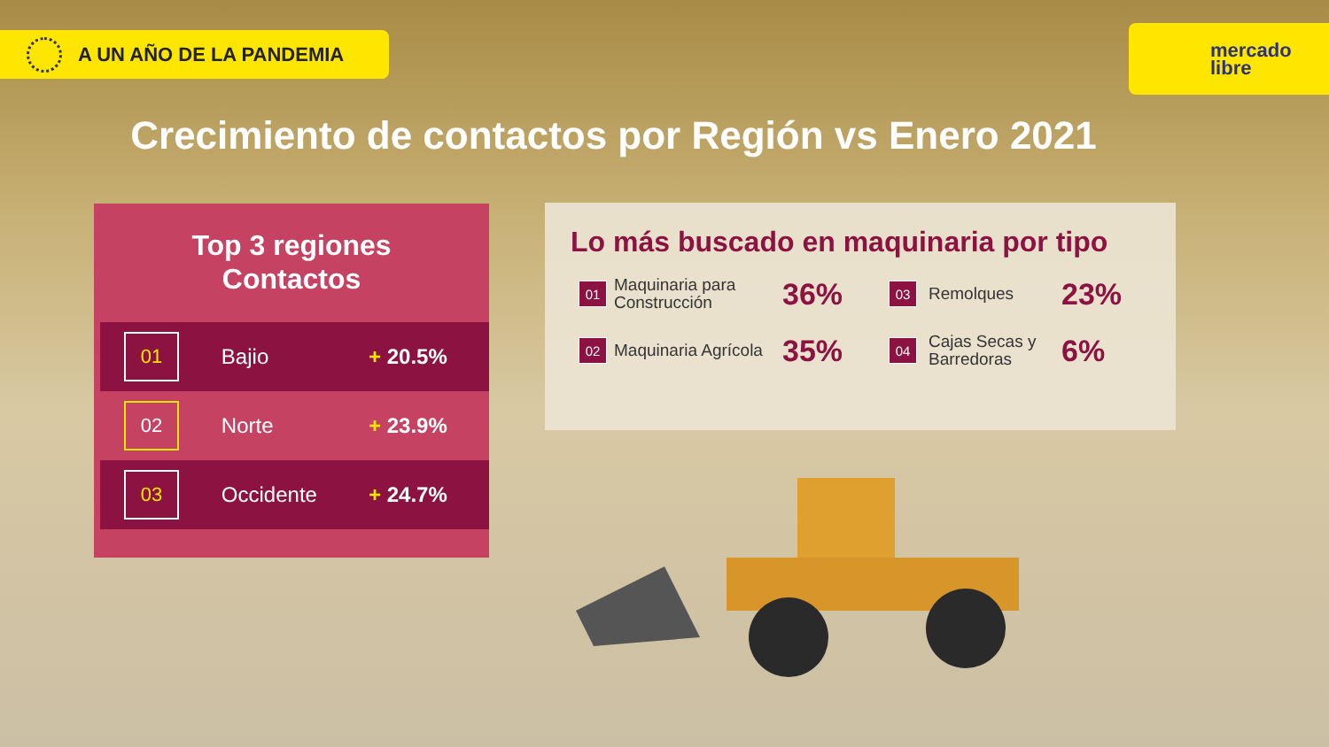A UN AÑO DE LA PANDEMIA
mercado
libre
Crecimiento de contactos por Región vs Enero 2021
Top 3 regiones
Contactos
| 01 | Bajio | + 20.5% |
| 02 | Norte | + 23.9% |
| 03 | Occidente | + 24.7% |
Lo más buscado en maquinaria por tipo
01
Maquinaria para Construcción
36%
03
Remolques
23%
02
Maquinaria Agrícola
35%
04
Cajas Secas y Barredoras
6%